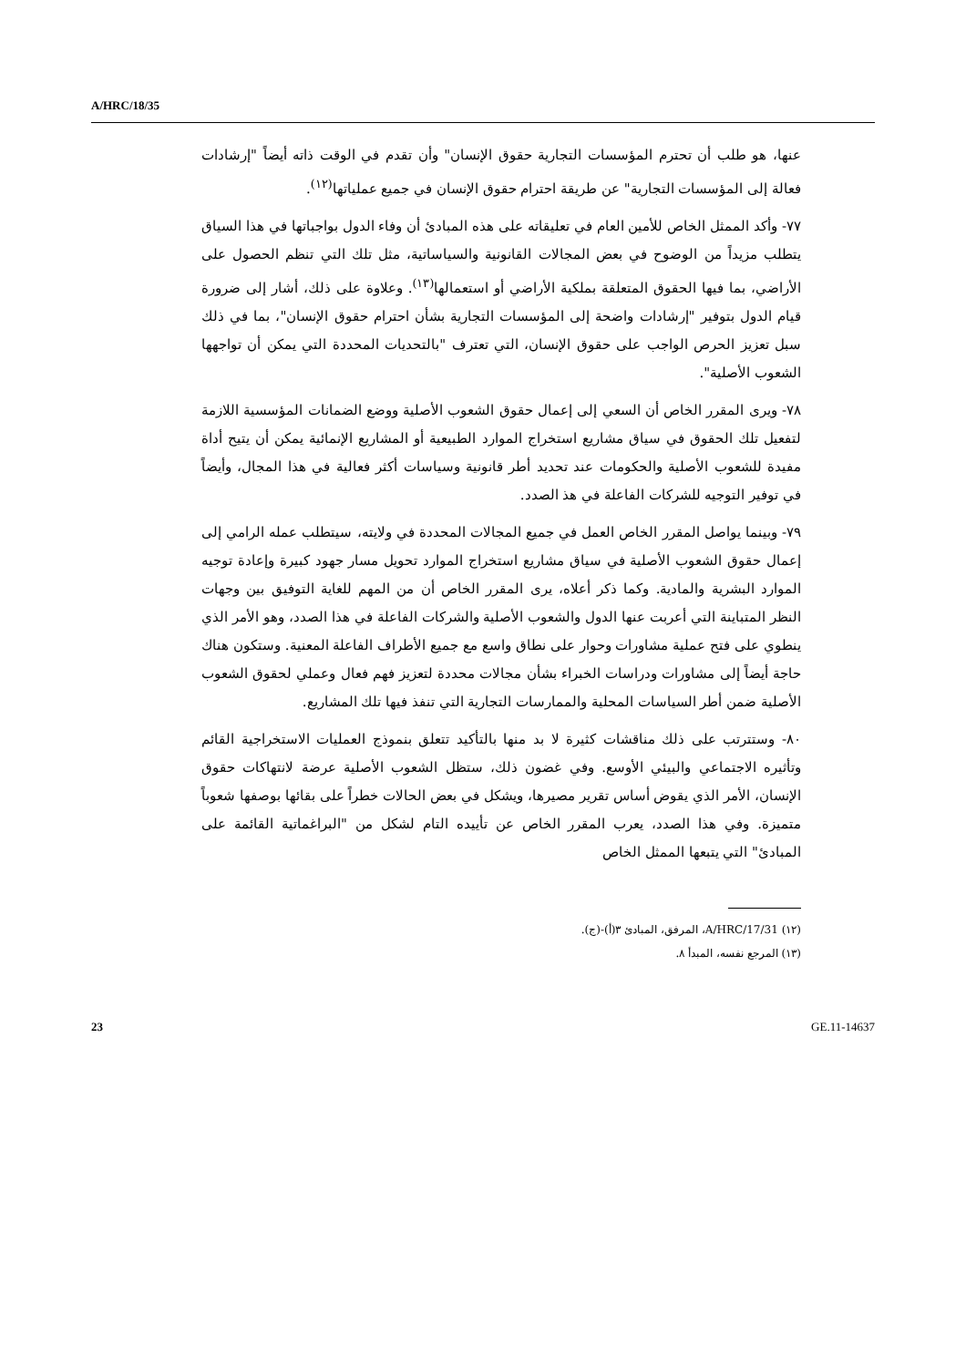A/HRC/18/35
عنها، هو طلب أن تحترم المؤسسات التجارية حقوق الإنسان" وأن تقدم في الوقت ذاته أيضاً "إرشادات فعالة إلى المؤسسات التجارية" عن طريقة احترام حقوق الإنسان في جميع عملياتها<sup>(١٢)</sup>.
٧٧- وأكد الممثل الخاص للأمين العام في تعليقاته على هذه المبادئ أن وفاء الدول بواجباتها في هذا السياق يتطلب مزيداً من الوضوح في بعض المجالات القانونية والسياساتية، مثل تلك التي تنظم الحصول على الأراضي، بما فيها الحقوق المتعلقة بملكية الأراضي أو استعمالها<sup>(١٣)</sup>. وعلاوة على ذلك، أشار إلى ضرورة قيام الدول بتوفير "إرشادات واضحة إلى المؤسسات التجارية بشأن احترام حقوق الإنسان"، بما في ذلك سبل تعزيز الحرص الواجب على حقوق الإنسان، التي تعترف "بالتحديات المحددة التي يمكن أن تواجهها الشعوب الأصلية".
٧٨- ويرى المقرر الخاص أن السعي إلى إعمال حقوق الشعوب الأصلية ووضع الضمانات المؤسسية اللازمة لتفعيل تلك الحقوق في سياق مشاريع استخراج الموارد الطبيعية أو المشاريع الإنمائية يمكن أن يتيح أداة مفيدة للشعوب الأصلية والحكومات عند تحديد أطر قانونية وسياسات أكثر فعالية في هذا المجال، وأيضاً في توفير التوجيه للشركات الفاعلة في هذ الصدد.
٧٩- وبينما يواصل المقرر الخاص العمل في جميع المجالات المحددة في ولايته، سيتطلب عمله الرامي إلى إعمال حقوق الشعوب الأصلية في سياق مشاريع استخراج الموارد تحويل مسار جهود كبيرة وإعادة توجيه الموارد البشرية والمادية. وكما ذكر أعلاه، يرى المقرر الخاص أن من المهم للغاية التوفيق بين وجهات النظر المتباينة التي أعربت عنها الدول والشعوب الأصلية والشركات الفاعلة في هذا الصدد، وهو الأمر الذي ينطوي على فتح عملية مشاورات وحوار على نطاق واسع مع جميع الأطراف الفاعلة المعنية. وستكون هناك حاجة أيضاً إلى مشاورات ودراسات الخبراء بشأن مجالات محددة لتعزيز فهم فعال وعملي لحقوق الشعوب الأصلية ضمن أطر السياسات المحلية والممارسات التجارية التي تنفذ فيها تلك المشاريع.
٨٠- وستترتب على ذلك مناقشات كثيرة لا بد منها بالتأكيد تتعلق بنموذج العمليات الاستخراجية القائم وتأثيره الاجتماعي والبيئي الأوسع. وفي غضون ذلك، ستظل الشعوب الأصلية عرضة لانتهاكات حقوق الإنسان، الأمر الذي يقوض أساس تقرير مصيرها، ويشكل في بعض الحالات خطراً على بقائها بوصفها شعوباً متميزة. وفي هذا الصدد، يعرب المقرر الخاص عن تأييده التام لشكل من "البراغماتية القائمة على المبادئ" التي يتبعها الممثل الخاص
(١٢) A/HRC/17/31، المرفق، المبادئ ٣(أ)-(ج).
(١٣) المرجع نفسه، المبدأ ٨.
23 GE.11-14637